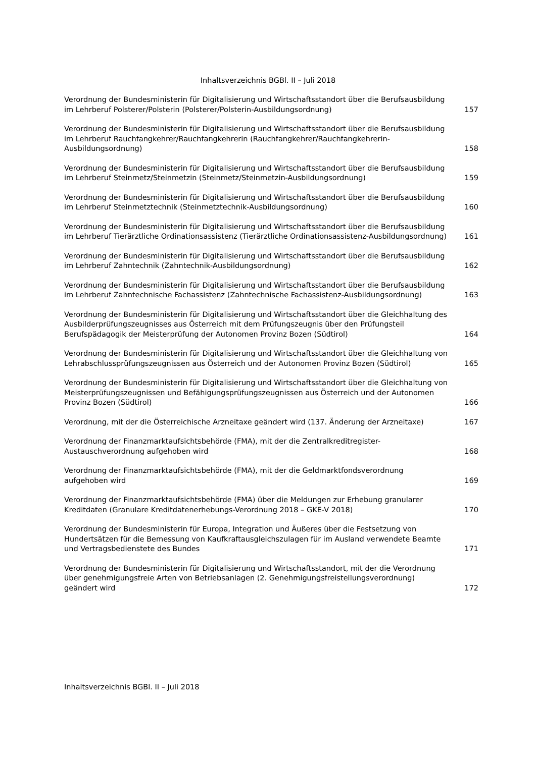Inhaltsverzeichnis BGBl. II – Juli 2018
Verordnung der Bundesministerin für Digitalisierung und Wirtschaftsstandort über die Berufsausbildung im Lehrberuf Polsterer/Polsterin (Polsterer/Polsterin-Ausbildungsordnung)
157
Verordnung der Bundesministerin für Digitalisierung und Wirtschaftsstandort über die Berufsausbildung im Lehrberuf Rauchfangkehrer/Rauchfangkehrerin (Rauchfangkehrer/Rauchfangkehrerin-Ausbildungsordnung)
158
Verordnung der Bundesministerin für Digitalisierung und Wirtschaftsstandort über die Berufsausbildung im Lehrberuf Steinmetz/Steinmetzin (Steinmetz/Steinmetzin-Ausbildungsordnung)
159
Verordnung der Bundesministerin für Digitalisierung und Wirtschaftsstandort über die Berufsausbildung im Lehrberuf Steinmetztechnik (Steinmetztechnik-Ausbildungsordnung)
160
Verordnung der Bundesministerin für Digitalisierung und Wirtschaftsstandort über die Berufsausbildung im Lehrberuf Tierärztliche Ordinationsassistenz (Tierärztliche Ordinationsassistenz-Ausbildungsordnung)
161
Verordnung der Bundesministerin für Digitalisierung und Wirtschaftsstandort über die Berufsausbildung im Lehrberuf Zahntechnik (Zahntechnik-Ausbildungsordnung)
162
Verordnung der Bundesministerin für Digitalisierung und Wirtschaftsstandort über die Berufsausbildung im Lehrberuf Zahntechnische Fachassistenz (Zahntechnische Fachassistenz-Ausbildungsordnung)
163
Verordnung der Bundesministerin für Digitalisierung und Wirtschaftsstandort über die Gleichhaltung des Ausbilderprüfungszeugnisses aus Österreich mit dem Prüfungszeugnis über den Prüfungsteil Berufspädagogik der Meisterprüfung der Autonomen Provinz Bozen (Südtirol)
164
Verordnung der Bundesministerin für Digitalisierung und Wirtschaftsstandort über die Gleichhaltung von Lehrabschlussprüfungszeugnissen aus Österreich und der Autonomen Provinz Bozen (Südtirol)
165
Verordnung der Bundesministerin für Digitalisierung und Wirtschaftsstandort über die Gleichhaltung von Meisterprüfungszeugnissen und Befähigungsprüfungszeugnissen aus Österreich und der Autonomen Provinz Bozen (Südtirol)
166
Verordnung, mit der die Österreichische Arzneitaxe geändert wird (137. Änderung der Arzneitaxe)
167
Verordnung der Finanzmarktaufsichtsbehörde (FMA), mit der die Zentralkreditregister-Austauschverordnung aufgehoben wird
168
Verordnung der Finanzmarktaufsichtsbehörde (FMA), mit der die Geldmarktfondsverordnung aufgehoben wird
169
Verordnung der Finanzmarktaufsichtsbehörde (FMA) über die Meldungen zur Erhebung granularer Kreditdaten (Granulare Kreditdatenerhebungs-Verordnung 2018 – GKE-V 2018)
170
Verordnung der Bundesministerin für Europa, Integration und Äußeres über die Festsetzung von Hundertsätzen für die Bemessung von Kaufkraftausgleichszulagen für im Ausland verwendete Beamte und Vertragsbedienstete des Bundes
171
Verordnung der Bundesministerin für Digitalisierung und Wirtschaftsstandort, mit der die Verordnung über genehmigungsfreie Arten von Betriebsanlagen (2. Genehmigungsfreistellungsverordnung) geändert wird
172
Inhaltsverzeichnis BGBl. II – Juli 2018